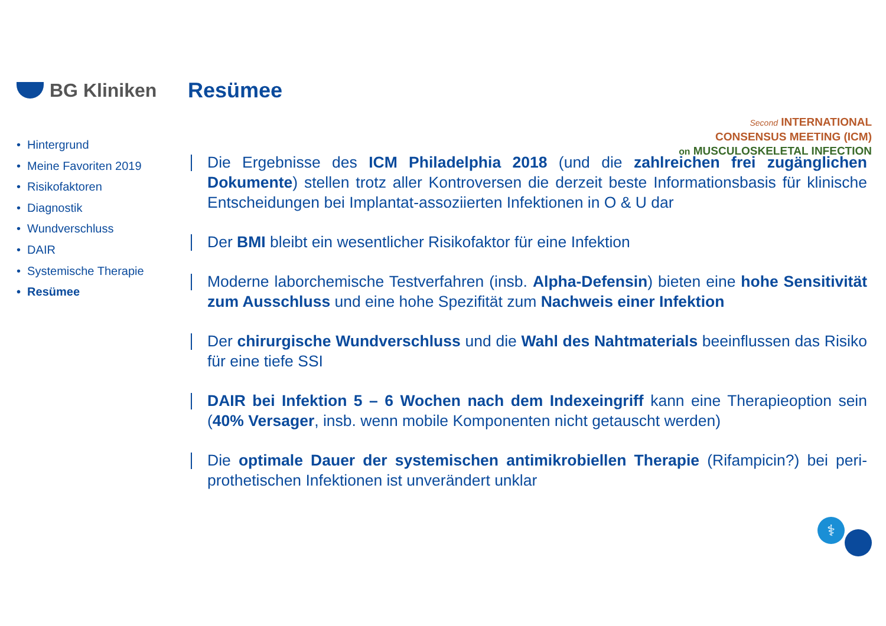BG Kliniken Resümee
Second INTERNATIONAL
CONSENSUS MEETING (ICM)
on MUSCULOSKELETAL INFECTION
• Hintergrund
• Meine Favoriten 2019
• Risikofaktoren
• Diagnostik
• Wundverschluss
• DAIR
• Systemische Therapie
• Resümee
Die Ergebnisse des ICM Philadelphia 2018 (und die zahlreichen frei zugänglichen Dokumente) stellen trotz aller Kontroversen die derzeit beste Informationsbasis für klinische Entscheidungen bei Implantat-assoziierten Infektionen in O & U dar
Der BMI bleibt ein wesentlicher Risikofaktor für eine Infektion
Moderne laborchemische Testverfahren (insb. Alpha-Defensin) bieten eine hohe Sensitivität zum Ausschluss und eine hohe Spezifität zum Nachweis einer Infektion
Der chirurgische Wundverschluss und die Wahl des Nahtmaterials beeinflussen das Risiko für eine tiefe SSI
DAIR bei Infektion 5 – 6 Wochen nach dem Indexeingriff kann eine Therapieoption sein (40% Versager, insb. wenn mobile Komponenten nicht getauscht werden)
Die optimale Dauer der systemischen antimikrobiellen Therapie (Rifampicin?) bei peri-prothetischen Infektionen ist unverändert unklar
⚕